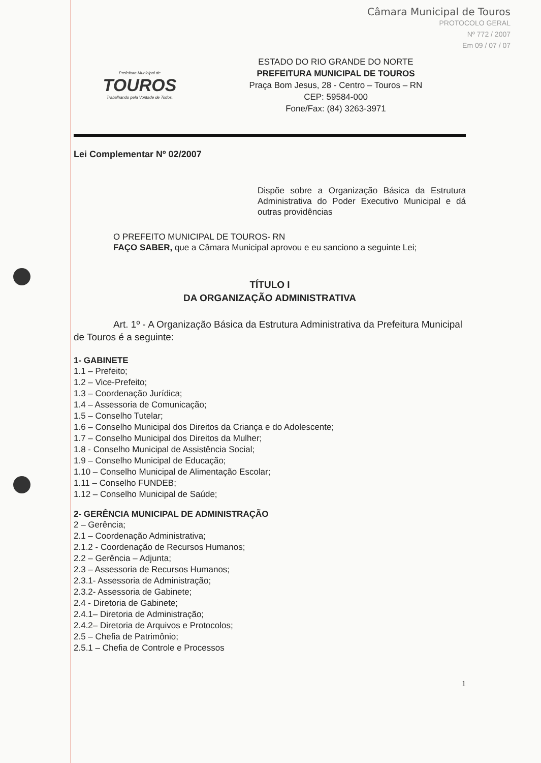Câmara Municipal de Touros
PROTOCOLO GERAL
Nº 772 / 2007
Em 09 / 07 / 07
Prefeitura Municipal de
TOUROS
Trabalhando pela Vontade de Todos.
ESTADO DO RIO GRANDE DO NORTE
PREFEITURA MUNICIPAL DE TOUROS
Praça Bom Jesus, 28 - Centro – Touros – RN
CEP: 59584-000
Fone/Fax: (84) 3263-3971
Lei Complementar Nº 02/2007
Dispõe sobre a Organização Básica da Estrutura Administrativa do Poder Executivo Municipal e dá outras providências
O PREFEITO MUNICIPAL DE TOUROS- RN
FAÇO SABER, que a Câmara Municipal aprovou e eu sanciono a seguinte Lei;
TÍTULO I
DA ORGANIZAÇÃO ADMINISTRATIVA
Art. 1º - A Organização Básica da Estrutura Administrativa da Prefeitura Municipal de Touros é a seguinte:
1- GABINETE
1.1 – Prefeito;
1.2 – Vice-Prefeito;
1.3 – Coordenação Jurídica;
1.4 – Assessoria de Comunicação;
1.5 – Conselho Tutelar;
1.6 – Conselho Municipal dos Direitos da Criança e do Adolescente;
1.7 – Conselho Municipal dos Direitos da Mulher;
1.8 - Conselho Municipal de Assistência Social;
1.9 – Conselho Municipal de Educação;
1.10 – Conselho Municipal de Alimentação Escolar;
1.11 – Conselho FUNDEB;
1.12 – Conselho Municipal de Saúde;
2- GERÊNCIA MUNICIPAL DE ADMINISTRAÇÃO
2 – Gerência;
2.1 – Coordenação Administrativa;
2.1.2 - Coordenação de Recursos Humanos;
2.2 – Gerência – Adjunta;
2.3 – Assessoria de Recursos Humanos;
2.3.1- Assessoria de Administração;
2.3.2- Assessoria de Gabinete;
2.4 - Diretoria de Gabinete;
2.4.1– Diretoria de Administração;
2.4.2– Diretoria de Arquivos e Protocolos;
2.5 – Chefia de Patrimônio;
2.5.1 – Chefia de Controle e Processos
1